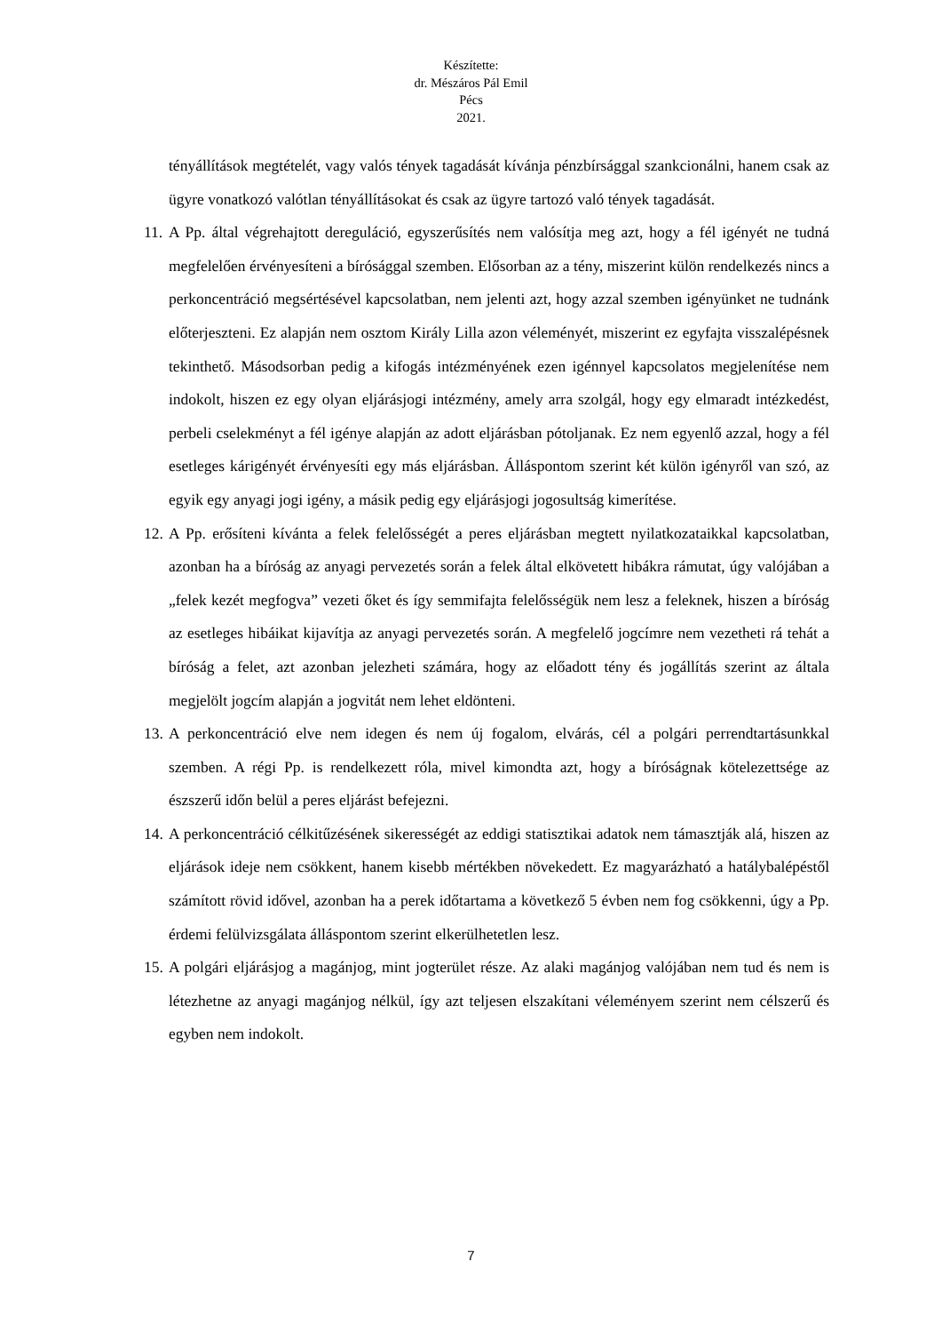Készítette:
dr. Mészáros Pál Emil
Pécs
2021.
tényállítások megtételét, vagy valós tények tagadását kívánja pénzbírsággal szankcionálni, hanem csak az ügyre vonatkozó valótlan tényállításokat és csak az ügyre tartozó való tények tagadását.
11.
A Pp. által végrehajtott dereguláció, egyszerűsítés nem valósítja meg azt, hogy a fél igényét ne tudná megfelelően érvényesíteni a bírósággal szemben. Elősorban az a tény, miszerint külön rendelkezés nincs a perkoncentráció megsértésével kapcsolatban, nem jelenti azt, hogy azzal szemben igényünket ne tudnánk előterjeszteni. Ez alapján nem osztom Király Lilla azon véleményét, miszerint ez egyfajta visszalépésnek tekinthető. Másodsorban pedig a kifogás intézményének ezen igénnyel kapcsolatos megjelenítése nem indokolt, hiszen ez egy olyan eljárásjogi intézmény, amely arra szolgál, hogy egy elmaradt intézkedést, perbeli cselekményt a fél igénye alapján az adott eljárásban pótoljanak. Ez nem egyenlő azzal, hogy a fél esetleges kárigényét érvényesíti egy más eljárásban. Álláspontom szerint két külön igényről van szó, az egyik egy anyagi jogi igény, a másik pedig egy eljárásjogi jogosultság kimerítése.
12.
A Pp. erősíteni kívánta a felek felelősségét a peres eljárásban megtett nyilatkozataikkal kapcsolatban, azonban ha a bíróság az anyagi pervezetés során a felek által elkövetett hibákra rámutat, úgy valójában a „felek kezét megfogva” vezeti őket és így semmifajta felelősségük nem lesz a feleknek, hiszen a bíróság az esetleges hibáikat kijavítja az anyagi pervezetés során. A megfelelő jogcímre nem vezetheti rá tehát a bíróság a felet, azt azonban jelezheti számára, hogy az előadott tény és jogállítás szerint az általa megjelölt jogcím alapján a jogvitát nem lehet eldönteni.
13.
A perkoncentráció elve nem idegen és nem új fogalom, elvárás, cél a polgári perrendtartásunkkal szemben. A régi Pp. is rendelkezett róla, mivel kimondta azt, hogy a bíróságnak kötelezettsége az észszerű időn belül a peres eljárást befejezni.
14.
A perkoncentráció célkitűzésének sikerességét az eddigi statisztikai adatok nem támasztják alá, hiszen az eljárások ideje nem csökkent, hanem kisebb mértékben növekedett. Ez magyarázható a hatálybalépéstől számított rövid idővel, azonban ha a perek időtartama a következő 5 évben nem fog csökkenni, úgy a Pp. érdemi felülvizsgálata álláspontom szerint elkerülhetetlen lesz.
15.
A polgári eljárásjog a magánjog, mint jogterület része. Az alaki magánjog valójában nem tud és nem is létezhetne az anyagi magánjog nélkül, így azt teljesen elszakítani véleményem szerint nem célszerű és egyben nem indokolt.
7